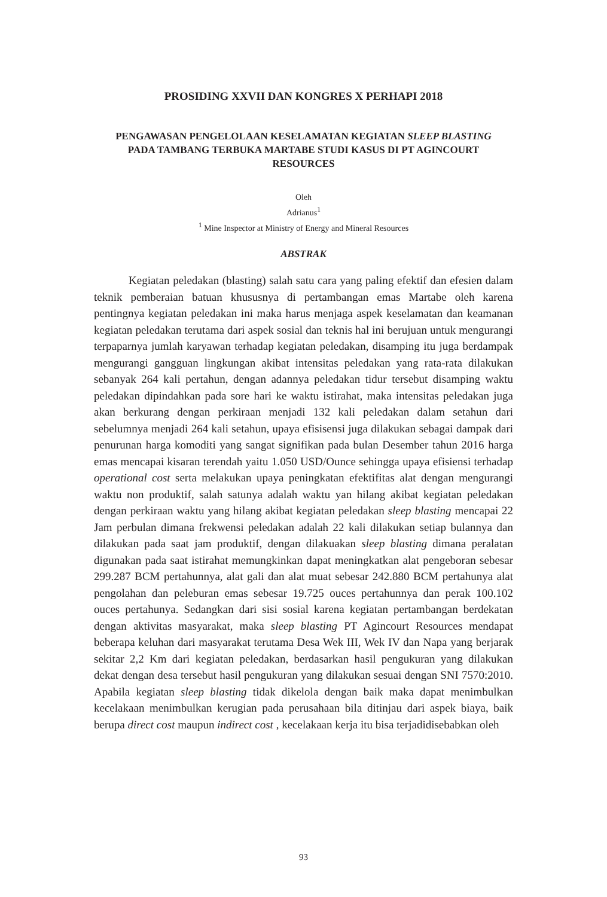PROSIDING XXVII DAN KONGRES X PERHAPI 2018
PENGAWASAN PENGELOLAAN KESELAMATAN KEGIATAN SLEEP BLASTING PADA TAMBANG TERBUKA MARTABE STUDI KASUS DI PT AGINCOURT RESOURCES
Oleh
Adrianus<sup>1</sup>
<sup>1</sup> Mine Inspector at Ministry of Energy and Mineral Resources
ABSTRAK
Kegiatan peledakan (blasting) salah satu cara yang paling efektif dan efesien dalam teknik pemberaian batuan khususnya di pertambangan emas Martabe oleh karena pentingnya kegiatan peledakan ini maka harus menjaga aspek keselamatan dan keamanan kegiatan peledakan terutama dari aspek sosial dan teknis hal ini berujuan untuk mengurangi terpaparnya jumlah karyawan terhadap kegiatan peledakan, disamping itu juga berdampak mengurangi gangguan lingkungan akibat intensitas peledakan yang rata-rata dilakukan sebanyak 264 kali pertahun, dengan adannya peledakan tidur tersebut disamping waktu peledakan dipindahkan pada sore hari ke waktu istirahat, maka intensitas peledakan juga akan berkurang dengan perkiraan menjadi 132 kali peledakan dalam setahun dari sebelumnya menjadi 264 kali setahun, upaya efisisensi juga dilakukan sebagai dampak dari penurunan harga komoditi yang sangat signifikan pada bulan Desember tahun 2016 harga emas mencapai kisaran terendah yaitu 1.050 USD/Ounce sehingga upaya efisiensi terhadap operational cost serta melakukan upaya peningkatan efektifitas alat dengan mengurangi waktu non produktif, salah satunya adalah waktu yan hilang akibat kegiatan peledakan dengan perkiraan waktu yang hilang akibat kegiatan peledakan sleep blasting mencapai 22 Jam perbulan dimana frekwensi peledakan adalah 22 kali dilakukan setiap bulannya dan dilakukan pada saat jam produktif, dengan dilakuakan sleep blasting dimana peralatan digunakan pada saat istirahat memungkinkan dapat meningkatkan alat pengeboran sebesar 299.287 BCM pertahunnya, alat gali dan alat muat sebesar 242.880 BCM pertahunya alat pengolahan dan peleburan emas sebesar 19.725 ouces pertahunnya dan perak 100.102 ouces pertahunya. Sedangkan dari sisi sosial karena kegiatan pertambangan berdekatan dengan aktivitas masyarakat, maka sleep blasting PT Agincourt Resources mendapat beberapa keluhan dari masyarakat terutama Desa Wek III, Wek IV dan Napa yang berjarak sekitar 2,2 Km dari kegiatan peledakan, berdasarkan hasil pengukuran yang dilakukan dekat dengan desa tersebut hasil pengukuran yang dilakukan sesuai dengan SNI 7570:2010. Apabila kegiatan sleep blasting tidak dikelola dengan baik maka dapat menimbulkan kecelakaan menimbulkan kerugian pada perusahaan bila ditinjau dari aspek biaya, baik berupa direct cost maupun indirect cost , kecelakaan kerja itu bisa terjadidisebabkan oleh
93